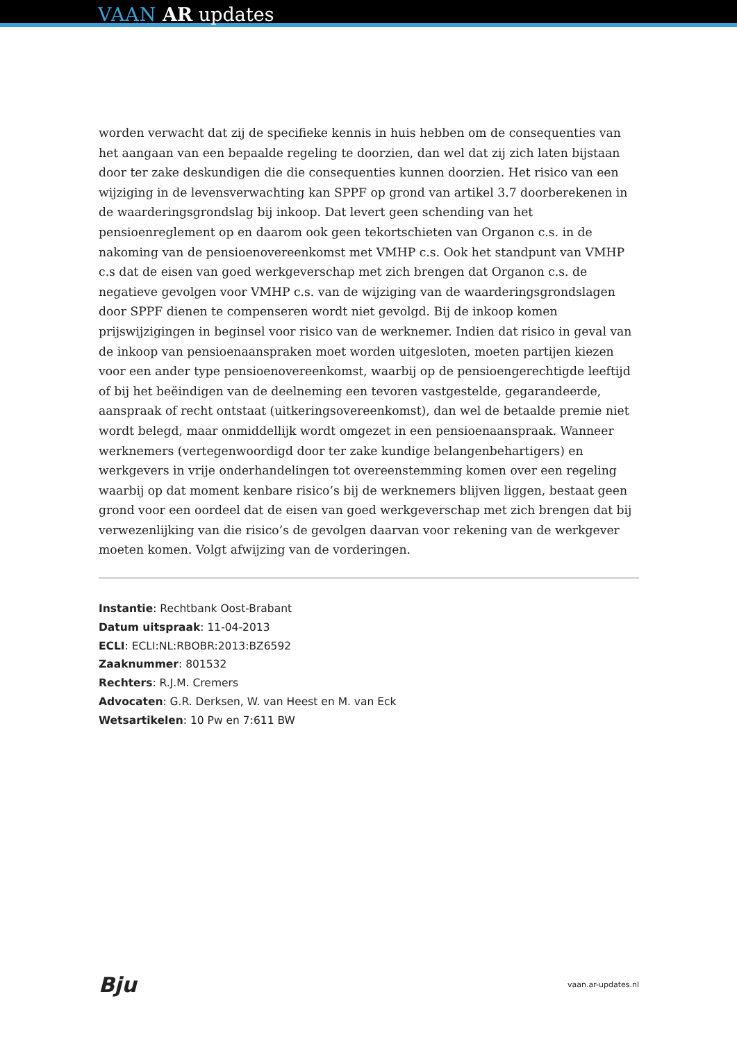VAAN AR updates
worden verwacht dat zij de specifieke kennis in huis hebben om de consequenties van het aangaan van een bepaalde regeling te doorzien, dan wel dat zij zich laten bijstaan door ter zake deskundigen die die consequenties kunnen doorzien. Het risico van een wijziging in de levensverwachting kan SPPF op grond van artikel 3.7 doorberekenen in de waarderingsgrondslag bij inkoop. Dat levert geen schending van het pensioenreglement op en daarom ook geen tekortschieten van Organon c.s. in de nakoming van de pensioenovereenkomst met VMHP c.s. Ook het standpunt van VMHP c.s dat de eisen van goed werkgeverschap met zich brengen dat Organon c.s. de negatieve gevolgen voor VMHP c.s. van de wijziging van de waarderingsgrondslagen door SPPF dienen te compenseren wordt niet gevolgd. Bij de inkoop komen prijswijzigingen in beginsel voor risico van de werknemer. Indien dat risico in geval van de inkoop van pensioenaanspraken moet worden uitgesloten, moeten partijen kiezen voor een ander type pensioenovereenkomst, waarbij op de pensioengerechtigde leeftijd of bij het beëindigen van de deelneming een tevoren vastgestelde, gegarandeerde, aanspraak of recht ontstaat (uitkeringsovereenkomst), dan wel de betaalde premie niet wordt belegd, maar onmiddellijk wordt omgezet in een pensioenaanspraak. Wanneer werknemers (vertegenwoordigd door ter zake kundige belangenbehartigers) en werkgevers in vrije onderhandelingen tot overeenstemming komen over een regeling waarbij op dat moment kenbare risico’s bij de werknemers blijven liggen, bestaat geen grond voor een oordeel dat de eisen van goed werkgeverschap met zich brengen dat bij verwezenlijking van die risico’s de gevolgen daarvan voor rekening van de werkgever moeten komen. Volgt afwijzing van de vorderingen.
Instantie: Rechtbank Oost-Brabant
Datum uitspraak: 11-04-2013
ECLI: ECLI:NL:RBOBR:2013:BZ6592
Zaaknummer: 801532
Rechters: R.J.M. Cremers
Advocaten: G.R. Derksen, W. van Heest en M. van Eck
Wetsartikelen: 10 Pw en 7:611 BW
Bju vaan.ar-updates.nl